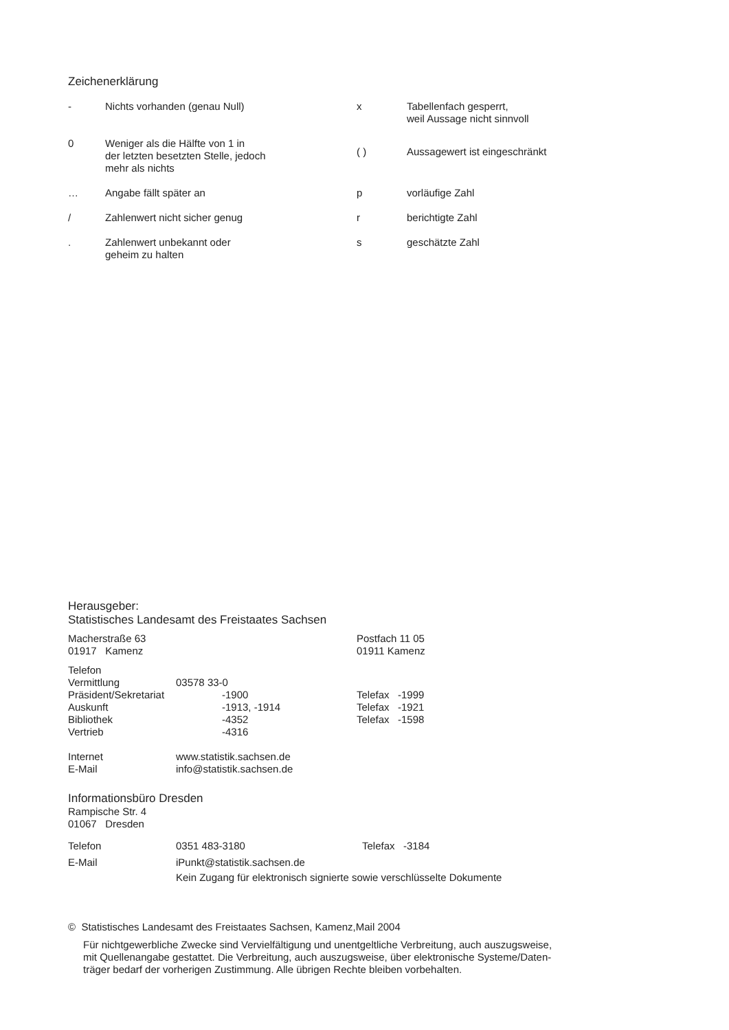Zeichenerklärung
| - | Nichts vorhanden (genau Null) | x | Tabellenfach gesperrt, weil Aussage nicht sinnvoll |
| 0 | Weniger als die Hälfte von 1 in der letzten besetzten Stelle, jedoch mehr als nichts | ( ) | Aussagewert ist eingeschränkt |
| … | Angabe fällt später an | p | vorläufige Zahl |
| / | Zahlenwert nicht sicher genug | r | berichtigte Zahl |
| . | Zahlenwert unbekannt oder geheim zu halten | s | geschätzte Zahl |
Herausgeber:
Statistisches Landesamt des Freistaates Sachsen
| Macherstraße 63 01917 Kamenz | Postfach 11 05 01911 Kamenz |
| Telefon | | |
| Vermittlung | 03578 33-0 | |
| Präsident/Sekretariat | -1900 | Telefax -1999 |
| Auskunft | -1913, -1914 | Telefax -1921 |
| Bibliothek | -4352 | Telefax -1598 |
| Vertrieb | -4316 | |
| Internet | www.statistik.sachsen.de |
| E-Mail | info@statistik.sachsen.de |
Informationsbüro Dresden
Rampische Str. 4
01067 Dresden
| Telefon | 0351 483-3180 | Telefax -3184 |
| E-Mail | iPunkt@statistik.sachsen.de Kein Zugang für elektronisch signierte sowie verschlüsselte Dokumente | |
© Statistisches Landesamt des Freistaates Sachsen, Kamenz,Mail 2004
Für nichtgewerbliche Zwecke sind Vervielfältigung und unentgeltliche Verbreitung, auch auszugsweise,
mit Quellenangabe gestattet. Die Verbreitung, auch auszugsweise, über elektronische Systeme/Daten-
träger bedarf der vorherigen Zustimmung. Alle übrigen Rechte bleiben vorbehalten.